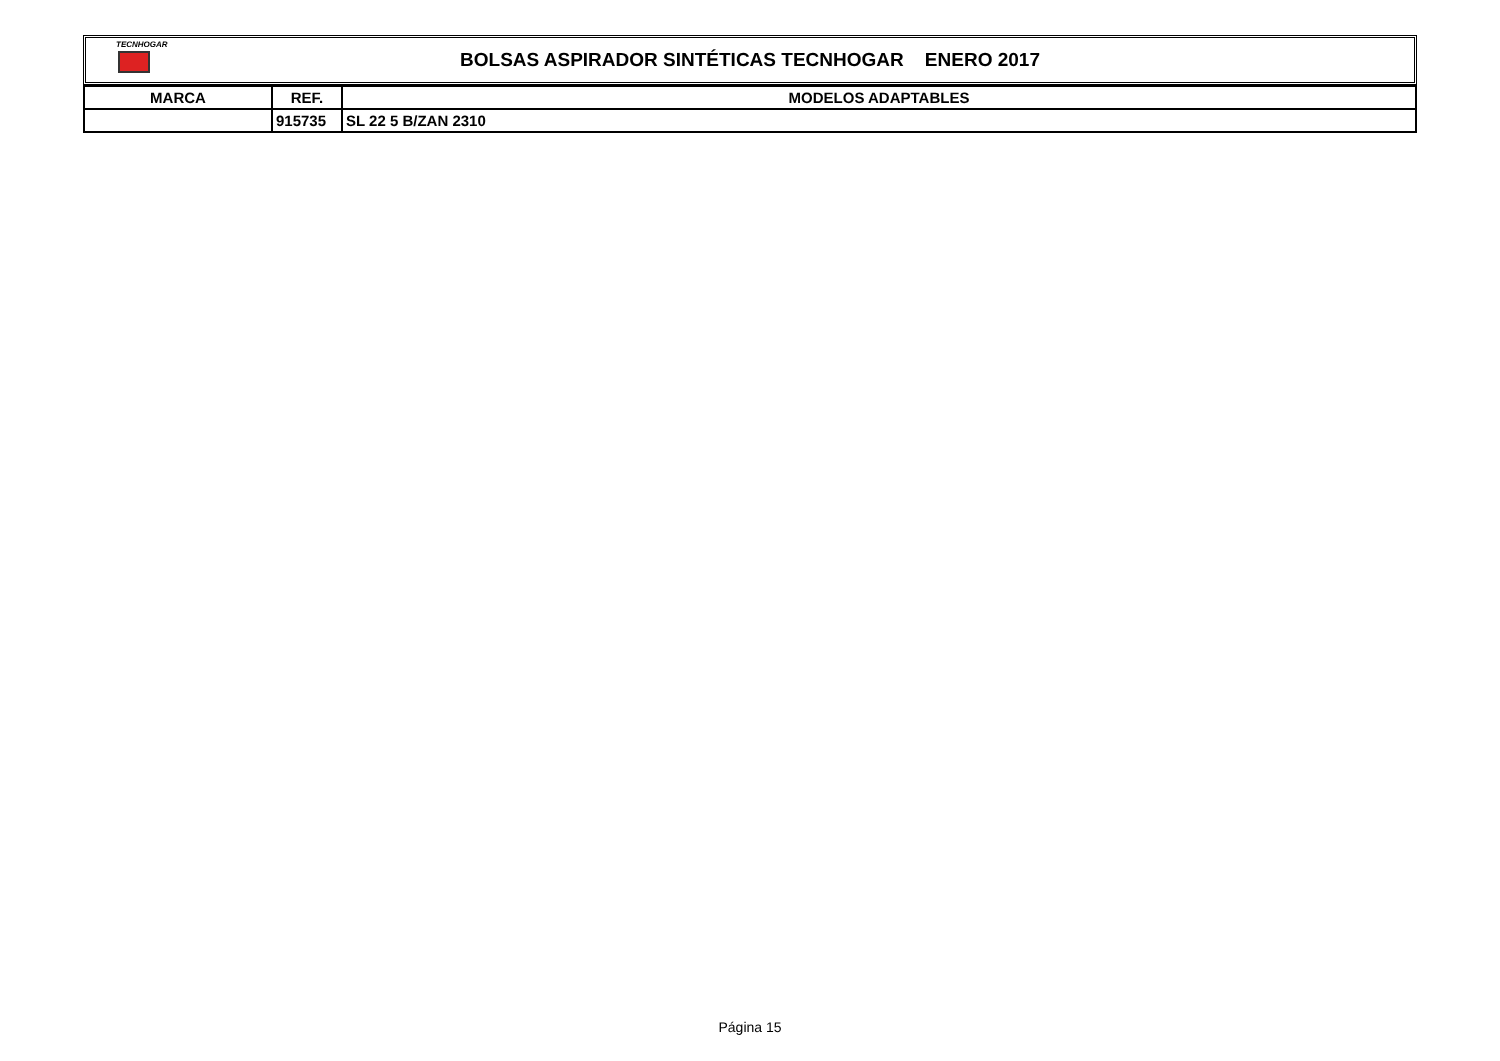TECNHOGAR
BOLSAS ASPIRADOR SINTÉTICAS TECNHOGAR ENERO 2017
| MARCA | REF. | MODELOS ADAPTABLES |
| --- | --- | --- |
| | 915735 | SL 22 5 B/ZAN 2310 |
Página 15